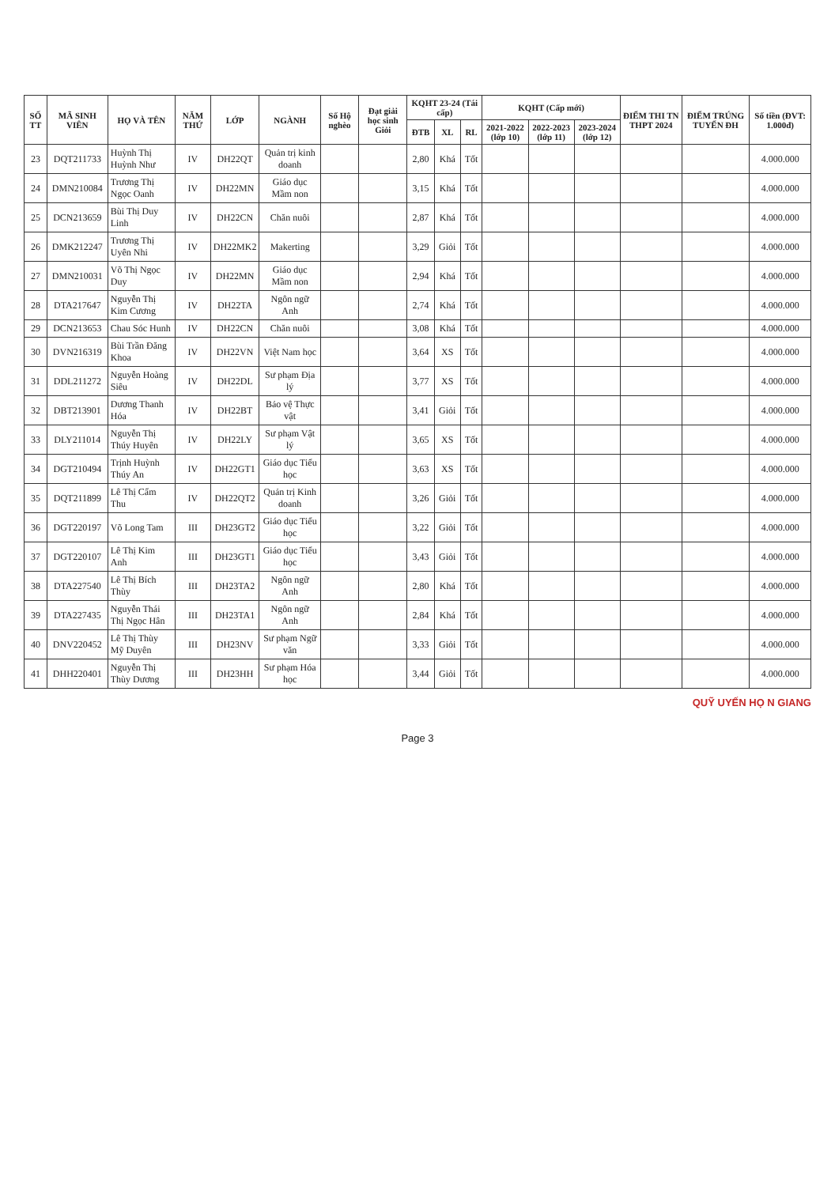| SỐ TT | MÃ SINH VIÊN | HỌ VÀ TÊN | NĂM THỨ | LỚP | NGÀNH | Số Hộ nghèo | Đạt giải học sinh Giỏi | KQHT 23-24 (Tái cấp) | | | KQHT (Cấp mới) | | | ĐIỂM THI TN THPT 2024 | ĐIỂM TRÚNG TUYỂN ĐH | Số tiền (ĐVT: 1.000đ) |
| --- | --- | --- | --- | --- | --- | --- | --- | --- | --- | --- | --- | --- | --- | --- | --- | --- |
| | | | | | | | | ĐTB | XL | RL | 2021-2022 (lớp 10) | 2022-2023 (lớp 11) | 2023-2024 (lớp 12) | | | |
| 23 | DQT211733 | Huỳnh Thị Huỳnh Như | IV | DH22QT | Quản trị kinh doanh | | | 2,80 | Khá | Tốt | | | | | | 4.000.000 |
| 24 | DMN210084 | Trương Thị Ngọc Oanh | IV | DH22MN | Giáo dục Mầm non | | | 3,15 | Khá | Tốt | | | | | | 4.000.000 |
| 25 | DCN213659 | Bùi Thị Duy Linh | IV | DH22CN | Chăn nuôi | | | 2,87 | Khá | Tốt | | | | | | 4.000.000 |
| 26 | DMK212247 | Trương Thị Uyên Nhi | IV | DH22MK2 | Makerting | | | 3,29 | Giỏi | Tốt | | | | | | 4.000.000 |
| 27 | DMN210031 | Võ Thị Ngọc Duy | IV | DH22MN | Giáo dục Mầm non | | | 2,94 | Khá | Tốt | | | | | | 4.000.000 |
| 28 | DTA217647 | Nguyễn Thị Kim Cương | IV | DH22TA | Ngôn ngữ Anh | | | 2,74 | Khá | Tốt | | | | | | 4.000.000 |
| 29 | DCN213653 | Chau Sóc Hunh | IV | DH22CN | Chăn nuôi | | | 3,08 | Khá | Tốt | | | | | | 4.000.000 |
| 30 | DVN216319 | Bùi Trần Đăng Khoa | IV | DH22VN | Việt Nam học | | | 3,64 | XS | Tốt | | | | | | 4.000.000 |
| 31 | DDL211272 | Nguyễn Hoàng Siêu | IV | DH22DL | Sư phạm Địa lý | | | 3,77 | XS | Tốt | | | | | | 4.000.000 |
| 32 | DBT213901 | Dương Thanh Hóa | IV | DH22BT | Bảo vệ Thực vật | | | 3,41 | Giỏi | Tốt | | | | | | 4.000.000 |
| 33 | DLY211014 | Nguyễn Thị Thúy Huyên | IV | DH22LY | Sư phạm Vật lý | | | 3,65 | XS | Tốt | | | | | | 4.000.000 |
| 34 | DGT210494 | Trịnh Huỳnh Thúy An | IV | DH22GT1 | Giáo dục Tiểu học | | | 3,63 | XS | Tốt | | | | | | 4.000.000 |
| 35 | DQT211899 | Lê Thị Cẩm Thu | IV | DH22QT2 | Quản trị Kinh doanh | | | 3,26 | Giỏi | Tốt | | | | | | 4.000.000 |
| 36 | DGT220197 | Võ Long Tam | III | DH23GT2 | Giáo dục Tiểu học | | | 3,22 | Giỏi | Tốt | | | | | | 4.000.000 |
| 37 | DGT220107 | Lê Thị Kim Anh | III | DH23GT1 | Giáo dục Tiểu học | | | 3,43 | Giỏi | Tốt | | | | | | 4.000.000 |
| 38 | DTA227540 | Lê Thị Bích Thùy | III | DH23TA2 | Ngôn ngữ Anh | | | 2,80 | Khá | Tốt | | | | | | 4.000.000 |
| 39 | DTA227435 | Nguyễn Thái Thị Ngọc Hân | III | DH23TA1 | Ngôn ngữ Anh | | | 2,84 | Khá | Tốt | | | | | | 4.000.000 |
| 40 | DNV220452 | Lê Thị Thùy Mỹ Duyên | III | DH23NV | Sư phạm Ngữ văn | | | 3,33 | Giỏi | Tốt | | | | | | 4.000.000 |
| 41 | DHH220401 | Nguyễn Thị Thùy Dương | III | DH23HH | Sư phạm Hóa học | | | 3,44 | Giỏi | Tốt | | | | | | 4.000.000 |
QUỸ UYẾN HỌ N GIANG
Page 3